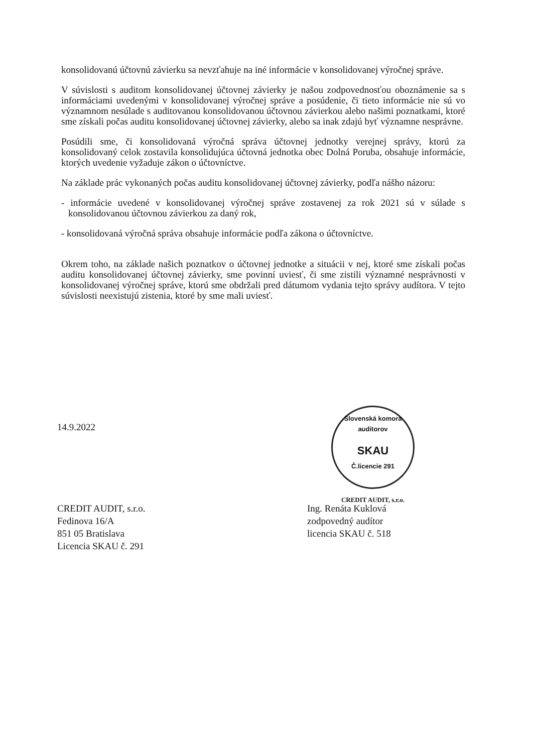konsolidovanú účtovnú závierku sa nevzťahuje na iné informácie v konsolidovanej výročnej správe.
V súvislosti s auditom konsolidovanej účtovnej závierky je našou zodpovednosťou oboznámenie sa s informáciami uvedenými v konsolidovanej výročnej správe a posúdenie, či tieto informácie nie sú vo významnom nesúlade s auditovanou konsolidovanou účtovnou závierkou alebo našimi poznatkami, ktoré sme získali počas auditu konsolidovanej účtovnej závierky, alebo sa inak zdajú byť významne nesprávne.
Posúdili sme, či konsolidovaná výročná správa účtovnej jednotky verejnej správy, ktorú za konsolidovaný celok zostavila konsolidujúca účtovná jednotka obec Dolná Poruba, obsahuje informácie, ktorých uvedenie vyžaduje zákon o účtovníctve.
Na základe prác vykonaných počas auditu konsolidovanej účtovnej závierky, podľa nášho názoru:
- informácie uvedené v konsolidovanej výročnej správe zostavenej za rok 2021 sú v súlade s konsolidovanou účtovnou závierkou za daný rok,
- konsolidovaná výročná správa obsahuje informácie podľa zákona o účtovníctve.
Okrem toho, na základe našich poznatkov o účtovnej jednotke a situácii v nej, ktoré sme získali počas auditu konsolidovanej účtovnej závierky, sme povinní uviesť, či sme zistili významné nesprávnosti v konsolidovanej výročnej správe, ktorú sme obdržali pred dátumom vydania tejto správy audítora. V tejto súvislosti neexistujú zistenia, ktoré by sme mali uviesť.
14.9.2022
Slovenská komora audítorov
SKAU
Č.licencie 291
CREDIT AUDIT, s.r.o.
CREDIT AUDIT, s.r.o.
Fedinova 16/A
851 05 Bratislava
Licencia SKAU č. 291
Ing. Renáta Kuklová
zodpovedný audítor
licencia SKAU č. 518